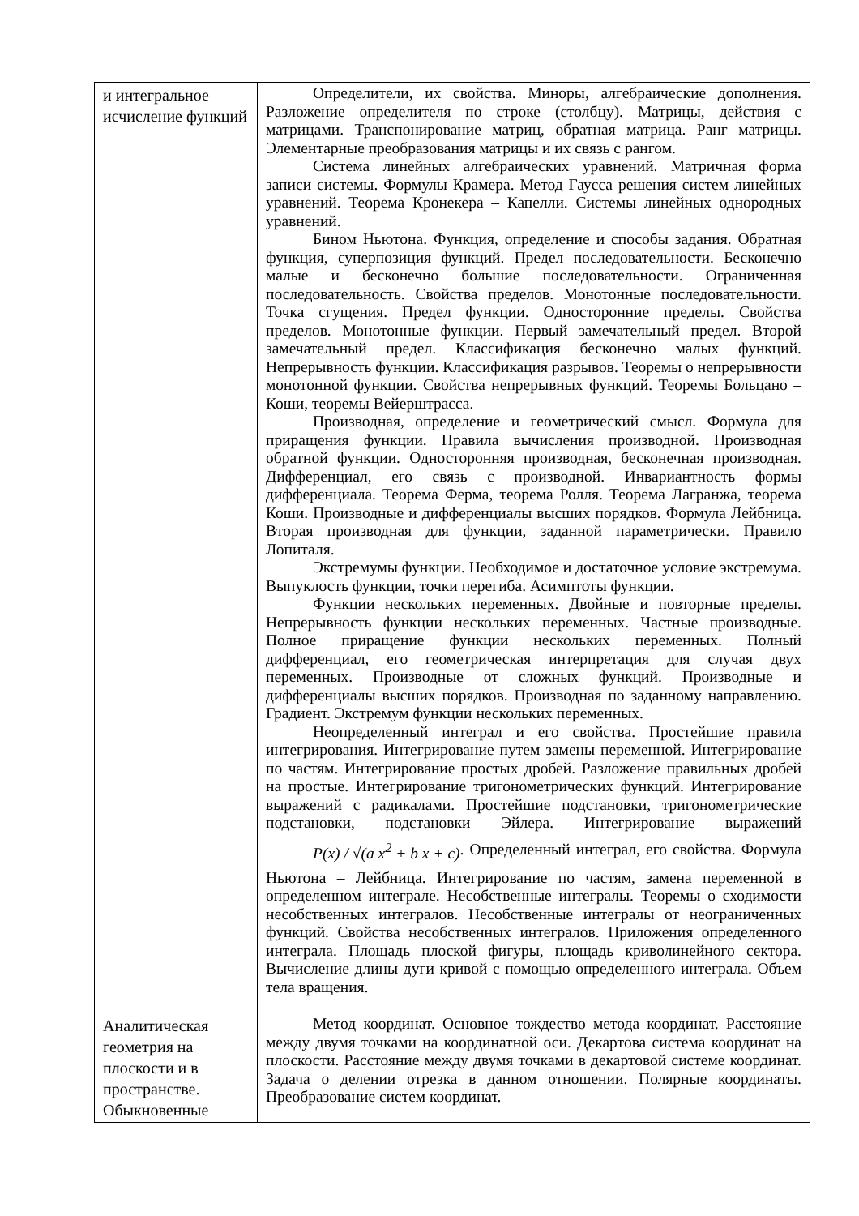| и интегральное исчисление функций | Определители, их свойства. Миноры, алгебраические дополнения. Разложение определителя по строке (столбцу). Матрицы, действия с матрицами. Транспонирование матриц, обратная матрица. Ранг матрицы. Элементарные преобразования матрицы и их связь с рангом. Система линейных алгебраических уравнений. Матричная форма записи системы. Формулы Крамера. Метод Гаусса решения систем линейных уравнений. Теорема Кронекера – Капелли. Системы линейных однородных уравнений. Бином Ньютона. Функция, определение и способы задания. Обратная функция, суперпозиция функций. Предел последовательности. Бесконечно малые и бесконечно большие последовательности. Ограниченная последовательность. Свойства пределов. Монотонные последовательности. Точка сгущения. Предел функции. Односторонние пределы. Свойства пределов. Монотонные функции. Первый замечательный предел. Второй замечательный предел. Классификация бесконечно малых функций. Непрерывность функции. Классификация разрывов. Теоремы о непрерывности монотонной функции. Свойства непрерывных функций. Теоремы Больцано – Коши, теоремы Вейерштрасса. Производная, определение и геометрический смысл. Формула для приращения функции. Правила вычисления производной. Производная обратной функции. Односторонняя производная, бесконечная производная. Дифференциал, его связь с производной. Инвариантность формы дифференциала. Теорема Ферма, теорема Ролля. Теорема Лагранжа, теорема Коши. Производные и дифференциалы высших порядков. Формула Лейбница. Вторая производная для функции, заданной параметрически. Правило Лопиталя. Экстремумы функции. Необходимое и достаточное условие экстремума. Выпуклость функции, точки перегиба. Асимптоты функции. Функции нескольких переменных. Двойные и повторные пределы. Непрерывность функции нескольких переменных. Частные производные. Полное приращение функции нескольких переменных. Полный дифференциал, его геометрическая интерпретация для случая двух переменных. Производные от сложных функций. Производные и дифференциалы высших порядков. Производная по заданному направлению. Градиент. Экстремум функции нескольких переменных. Неопределенный интеграл и его свойства. Простейшие правила интегрирования. Интегрирование путем замены переменной. Интегрирование по частям. Интегрирование простых дробей. Разложение правильных дробей на простые. Интегрирование тригонометрических функций. Интегрирование выражений с радикалами. Простейшие подстановки, тригонометрические подстановки, подстановки Эйлера. Интегрирование выражений P(x) / √(a x<sup>2</sup> + b x + c) . Определенный интеграл, его свойства. Формула Ньютона – Лейбница. Интегрирование по частям, замена переменной в определенном интеграле. Несобственные интегралы. Теоремы о сходимости несобственных интегралов. Несобственные интегралы от неограниченных функций. Свойства несобственных интегралов. Приложения определенного интеграла. Площадь плоской фигуры, площадь криволинейного сектора. Вычисление длины дуги кривой с помощью определенного интеграла. Объем тела вращения. |
| Аналитическая геометрия на плоскости и в пространстве. Обыкновенные | Метод координат. Основное тождество метода координат. Расстояние между двумя точками на координатной оси. Декартова система координат на плоскости. Расстояние между двумя точками в декартовой системе координат. Задача о делении отрезка в данном отношении. Полярные координаты. Преобразование систем координат. |